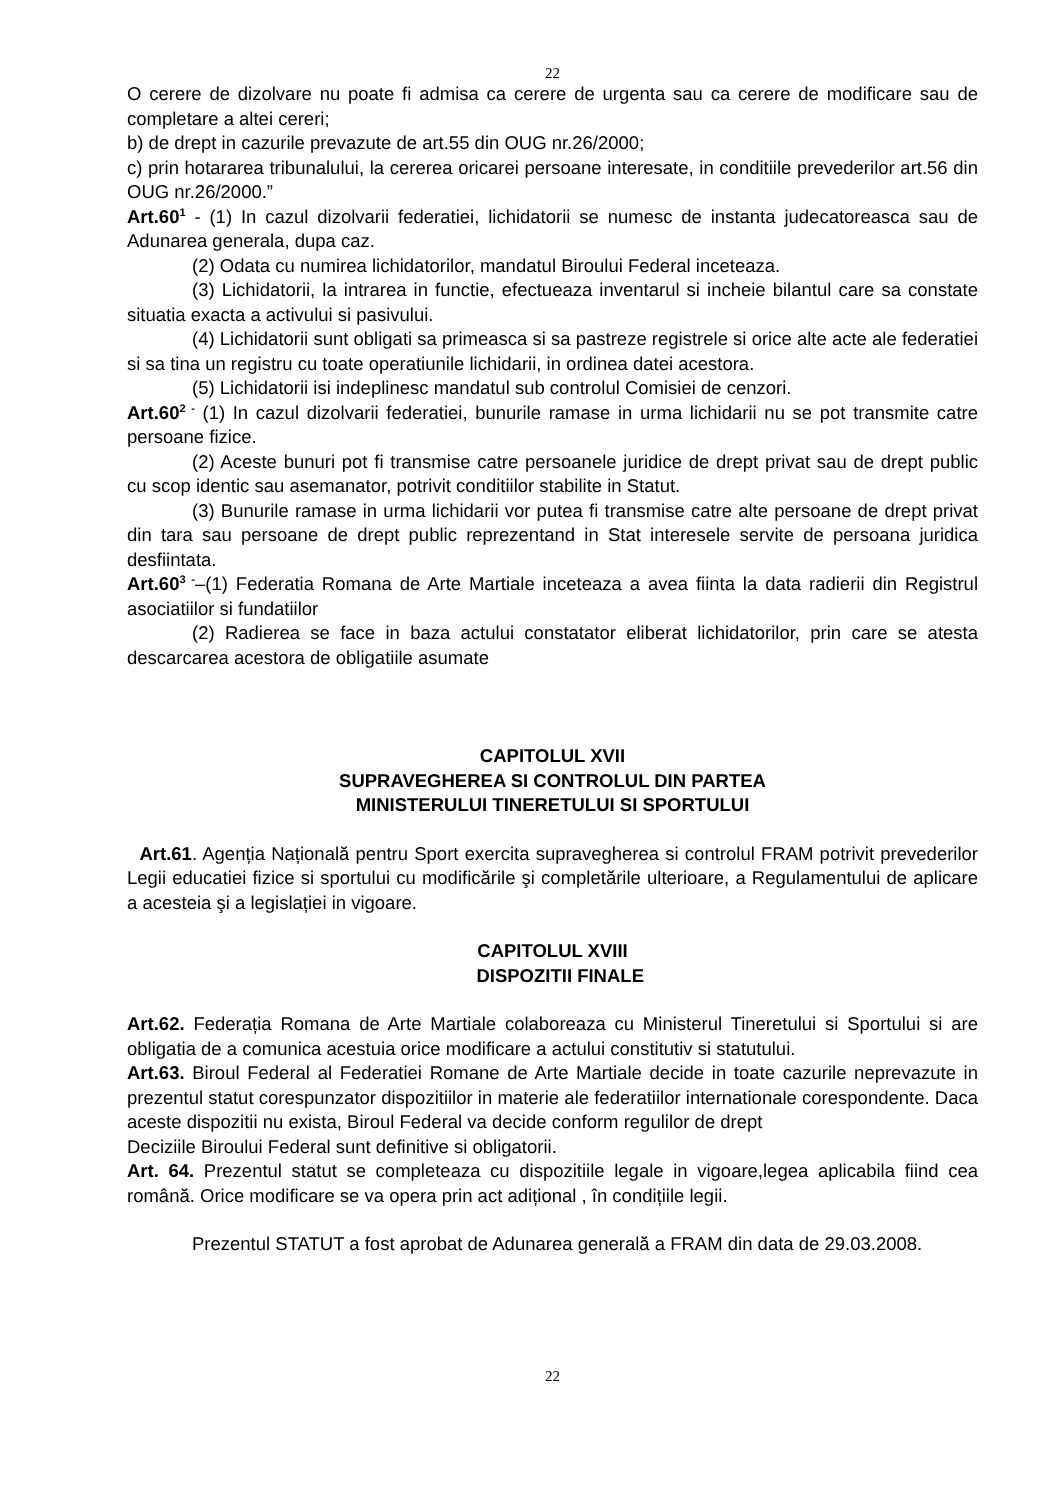22
O cerere de dizolvare nu poate fi admisa ca cerere de urgenta sau ca cerere de modificare sau de completare a altei cereri;
b) de drept in cazurile prevazute de art.55 din OUG nr.26/2000;
c) prin hotararea tribunalului, la cererea oricarei persoane interesate, in conditiile prevederilor art.56 din OUG nr.26/2000.”
Art.60<sup>1</sup> - (1) In cazul dizolvarii federatiei, lichidatorii se numesc de instanta judecatoreasca sau de Adunarea generala, dupa caz.
(2) Odata cu numirea lichidatorilor, mandatul Biroului Federal inceteaza.
(3) Lichidatorii, la intrarea in functie, efectueaza inventarul si incheie bilantul care sa constate situatia exacta a activului si pasivului.
(4) Lichidatorii sunt obligati sa primeasca si sa pastreze registrele si orice alte acte ale federatiei si sa tina un registru cu toate operatiunile lichidarii, in ordinea datei acestora.
(5) Lichidatorii isi indeplinesc mandatul sub controlul Comisiei de cenzori.
Art.60<sup>2 -</sup> (1) In cazul dizolvarii federatiei, bunurile ramase in urma lichidarii nu se pot transmite catre persoane fizice.
(2) Aceste bunuri pot fi transmise catre persoanele juridice de drept privat sau de drept public cu scop identic sau asemanator, potrivit conditiilor stabilite in Statut.
(3) Bunurile ramase in urma lichidarii vor putea fi transmise catre alte persoane de drept privat din tara sau persoane de drept public reprezentand in Stat interesele servite de persoana juridica desfiintata.
Art.60<sup>3 -</sup>–(1) Federatia Romana de Arte Martiale inceteaza a avea fiinta la data radierii din Registrul asociatiilor si fundatiilor
(2) Radierea se face in baza actului constatator eliberat lichidatorilor, prin care se atesta descarcarea acestora de obligatiile asumate
CAPITOLUL XVII
SUPRAVEGHEREA SI CONTROLUL DIN PARTEA
MINISTERULUI TINERETULUI SI SPORTULUI
Art.61. Agenția Națională pentru Sport exercita supravegherea si controlul FRAM potrivit prevederilor Legii educatiei fizice si sportului cu modificările şi completările ulterioare, a Regulamentului de aplicare a acesteia şi a legislației in vigoare.
CAPITOLUL XVIII
DISPOZITII FINALE
Art.62. Federația Romana de Arte Martiale colaboreaza cu Ministerul Tineretului si Sportului si are obligatia de a comunica acestuia orice modificare a actului constitutiv si statutului.
Art.63. Biroul Federal al Federatiei Romane de Arte Martiale decide in toate cazurile neprevazute in prezentul statut corespunzator dispozitiilor in materie ale federatiilor internationale corespondente. Daca aceste dispozitii nu exista, Biroul Federal va decide conform regulilor de drept
Deciziile Biroului Federal sunt definitive si obligatorii.
Art. 64. Prezentul statut se completeaza cu dispozitiile legale in vigoare,legea aplicabila fiind cea română. Orice modificare se va opera prin act adițional , în condițiile legii.
Prezentul STATUT a fost aprobat de Adunarea generală a FRAM din data de 29.03.2008.
22